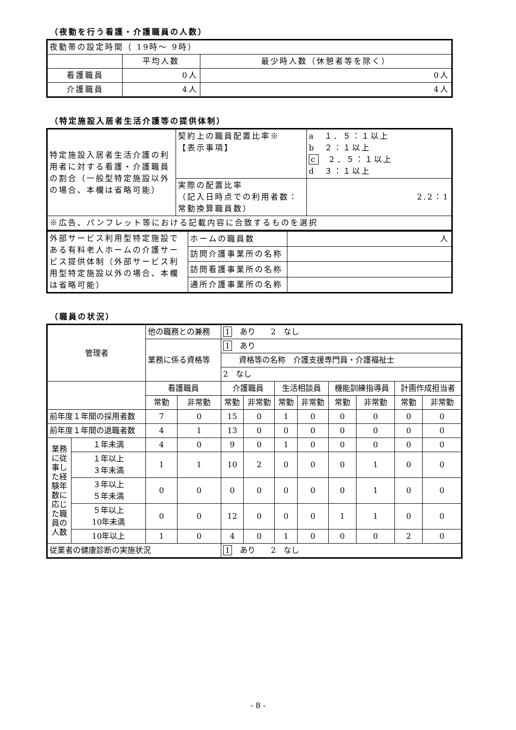（夜勤を行う看護・介護職員の人数）
| 夜勤帯の設定時間（ 19時～ 9時） | | |
| | 平均人数 | 最少時人数（休憩者等を除く） |
| 看護職員 | 0人 | 0人 |
| 介護職員 | 4人 | 4人 |
（特定施設入居者生活介護等の提供体制）
| 特定施設入居者生活介護の利用者に対する看護・介護職員の割合（一般型特定施設以外の場合、本欄は省略可能） | 契約上の職員配置比率※ 【表示事項】 | a １．５：１以上 b ２：１以上 c ２．５：１以上 d ３：１以上 |
| | 実際の配置比率 （記入日時点での利用者数：常勤換算職員数） | 2.2：1 |
| ※広告、パンフレット等における記載内容に合致するものを選択 | | |
| 外部サービス利用型特定施設である有料老人ホームの介護サービス提供体制（外部サービス利用型特定施設以外の場合、本欄は省略可能） | ホームの職員数 | 人 |
| | 訪問介護事業所の名称 | |
| | 訪問看護事業所の名称 | |
| | 通所介護事業所の名称 | |
（職員の状況）
| 管理者 | | 他の職務との兼務 | | 1 あり 2 なし | | | | | | | |
| | | 業務に係る資格等 | | 1 あり | | | | | | | |
| | | | | 資格等の名称 介護支援専門員・介護福祉士 | | | | | | | |
| | | | | 2 なし | | | | | | | |
| | | 看護職員 | | 介護職員 | | 生活相談員 | | 機能訓練指導員 | | 計画作成担当者 | |
| | | 常勤 | 非常勤 | 常勤 | 非常勤 | 常勤 | 非常勤 | 常勤 | 非常勤 | 常勤 | 非常勤 |
| 前年度１年間の採用者数 | | 7 | 0 | 15 | 0 | 1 | 0 | 0 | 0 | 0 | 0 |
| 前年度１年間の退職者数 | | 4 | 1 | 13 | 0 | 0 | 0 | 0 | 0 | 0 | 0 |
| 業務に従事した経験年数に応じた職員の人数 | １年未満 | 4 | 0 | 9 | 0 | 1 | 0 | 0 | 0 | 0 | 0 |
| | １年以上 ３年未満 | 1 | 1 | 10 | 2 | 0 | 0 | 0 | 1 | 0 | 0 |
| | ３年以上 ５年未満 | 0 | 0 | 0 | 0 | 0 | 0 | 0 | 1 | 0 | 0 |
| | ５年以上 10年未満 | 0 | 0 | 12 | 0 | 0 | 0 | 1 | 1 | 0 | 0 |
| | 10年以上 | 1 | 0 | 4 | 0 | 1 | 0 | 0 | 0 | 2 | 0 |
| 従業者の健康診断の実施状況 | | | | 1 あり 2 なし | | | | | | | |
- 8 -